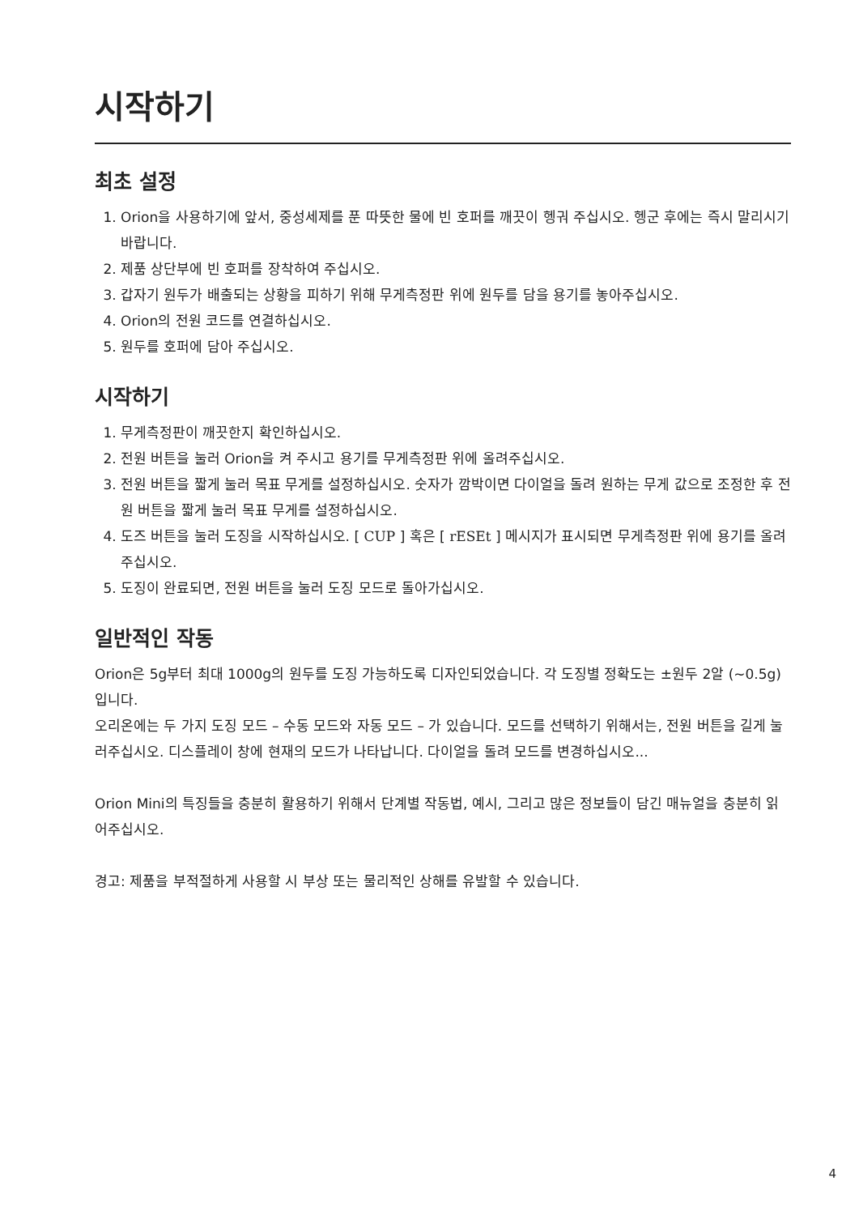시작하기
최초 설정
1. Orion을 사용하기에 앞서, 중성세제를 푼 따뜻한 물에 빈 호퍼를 깨끗이 헹궈 주십시오. 헹군 후에는 즉시 말리시기 바랍니다.
2. 제품 상단부에 빈 호퍼를 장착하여 주십시오.
3. 갑자기 원두가 배출되는 상황을 피하기 위해 무게측정판 위에 원두를 담을 용기를 놓아주십시오.
4. Orion의 전원 코드를 연결하십시오.
5. 원두를 호퍼에 담아 주십시오.
시작하기
1. 무게측정판이 깨끗한지 확인하십시오.
2. 전원 버튼을 눌러 Orion을 켜 주시고 용기를 무게측정판 위에 올려주십시오.
3. 전원 버튼을 짧게 눌러 목표 무게를 설정하십시오. 숫자가 깜박이면 다이얼을 돌려 원하는 무게 값으로 조정한 후 전원 버튼을 짧게 눌러 목표 무게를 설정하십시오.
4. 도즈 버튼을 눌러 도징을 시작하십시오. [ CUP ] 혹은 [ rESEt ] 메시지가 표시되면 무게측정판 위에 용기를 올려주십시오.
5. 도징이 완료되면, 전원 버튼을 눌러 도징 모드로 돌아가십시오.
일반적인 작동
Orion은 5g부터 최대 1000g의 원두를 도징 가능하도록 디자인되었습니다. 각 도징별 정확도는 ±원두 2알 (~0.5g) 입니다.
오리온에는 두 가지 도징 모드 – 수동 모드와 자동 모드 – 가 있습니다. 모드를 선택하기 위해서는, 전원 버튼을 길게 눌러주십시오. 디스플레이 창에 현재의 모드가 나타납니다. 다이얼을 돌려 모드를 변경하십시오...
Orion Mini의 특징들을 충분히 활용하기 위해서 단계별 작동법, 예시, 그리고 많은 정보들이 담긴 매뉴얼을 충분히 읽어주십시오.
경고: 제품을 부적절하게 사용할 시 부상 또는 물리적인 상해를 유발할 수 있습니다.
4